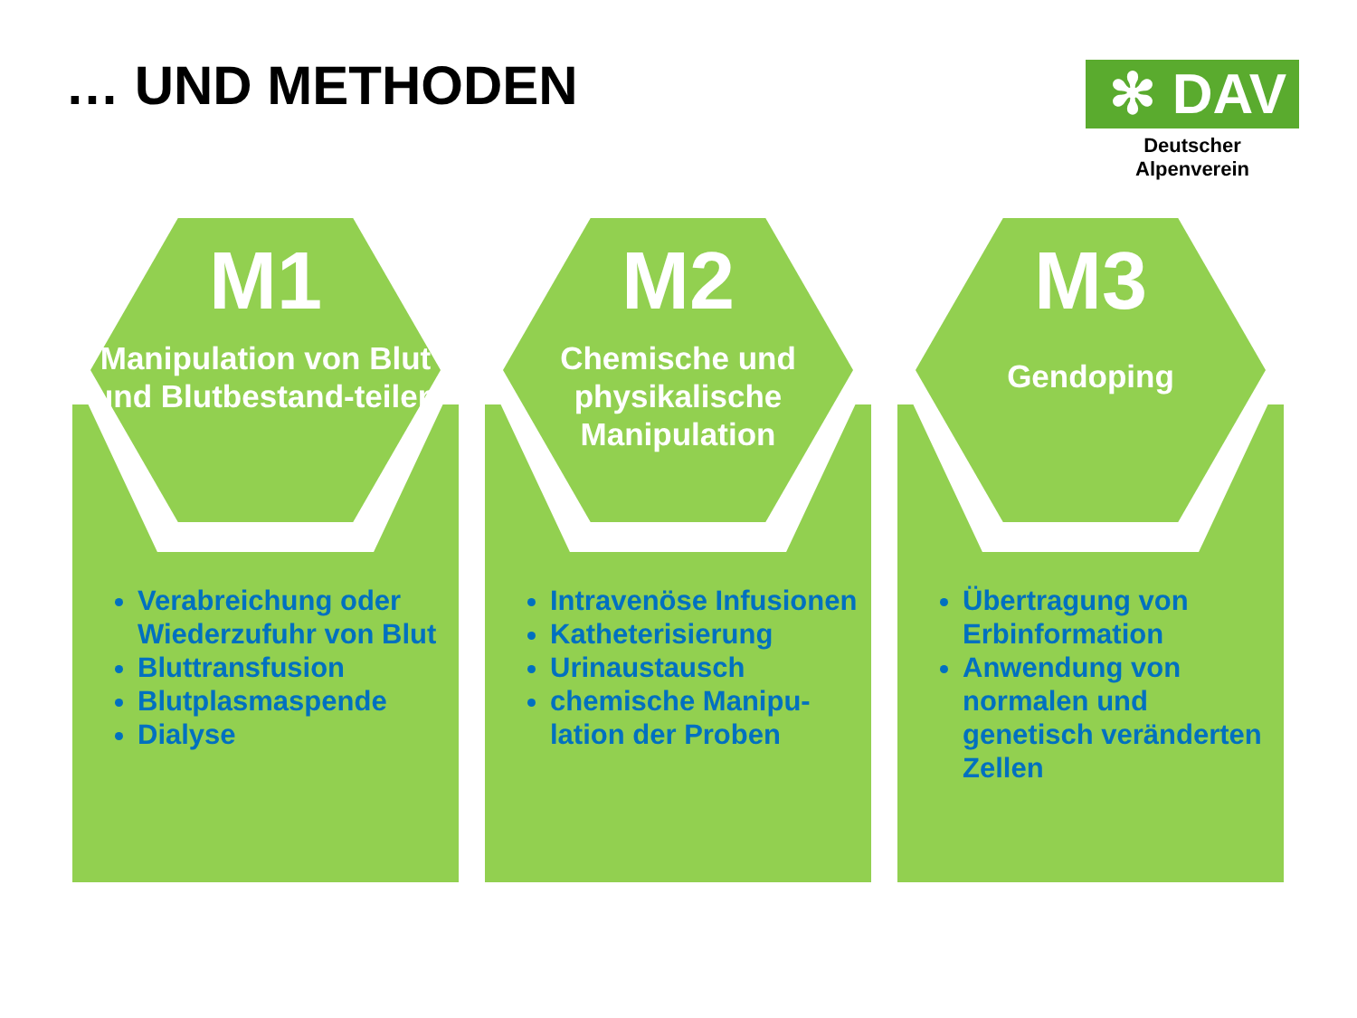… UND METHODEN
✻ DAV
Deutscher Alpenverein
M1
Manipulation von Blut und Blutbestand-teilen
Verabreichung oder Wiederzufuhr von Blut
Bluttransfusion
Blutplasmaspende
Dialyse
M2
Chemische und physikalische Manipulation
Intravenöse Infusionen
Katheterisierung
Urinaustausch
chemische Manipu-lation der Proben
M3
Gendoping
Übertragung von Erbinformation
Anwendung von normalen und genetisch veränderten Zellen